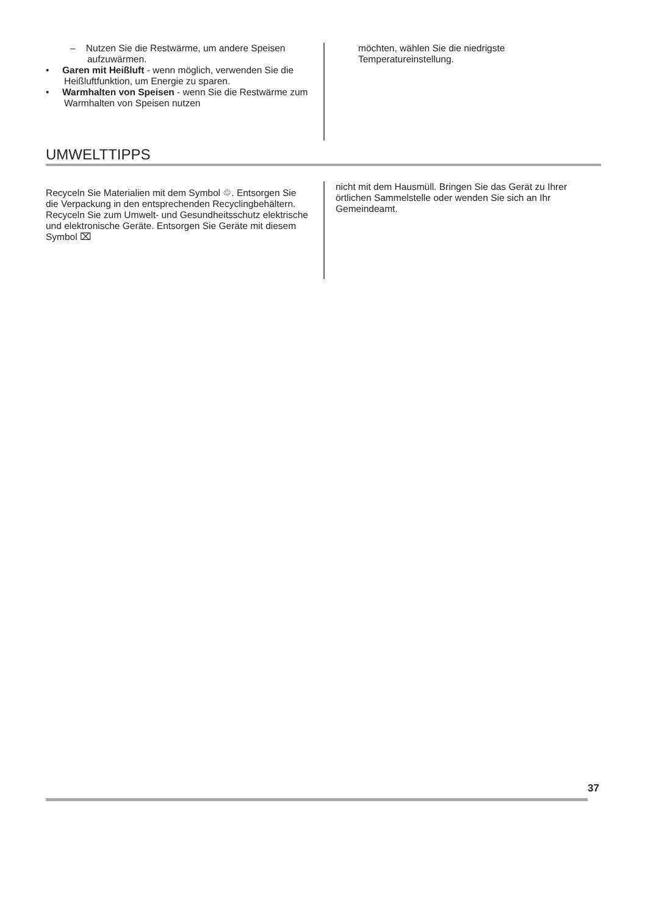– Nutzen Sie die Restwärme, um andere Speisen aufzuwärmen.
• Garen mit Heißluft - wenn möglich, verwenden Sie die Heißluftfunktion, um Energie zu sparen.
• Warmhalten von Speisen - wenn Sie die Restwärme zum Warmhalten von Speisen nutzen
möchten, wählen Sie die niedrigste Temperatureinstellung.
UMWELTTIPPS
Recyceln Sie Materialien mit dem Symbol ♲. Entsorgen Sie die Verpackung in den entsprechenden Recyclingbehältern. Recyceln Sie zum Umwelt- und Gesundheitsschutz elektrische und elektronische Geräte. Entsorgen Sie Geräte mit diesem Symbol ⌧
nicht mit dem Hausmüll. Bringen Sie das Gerät zu Ihrer örtlichen Sammelstelle oder wenden Sie sich an Ihr Gemeindeamt.
37